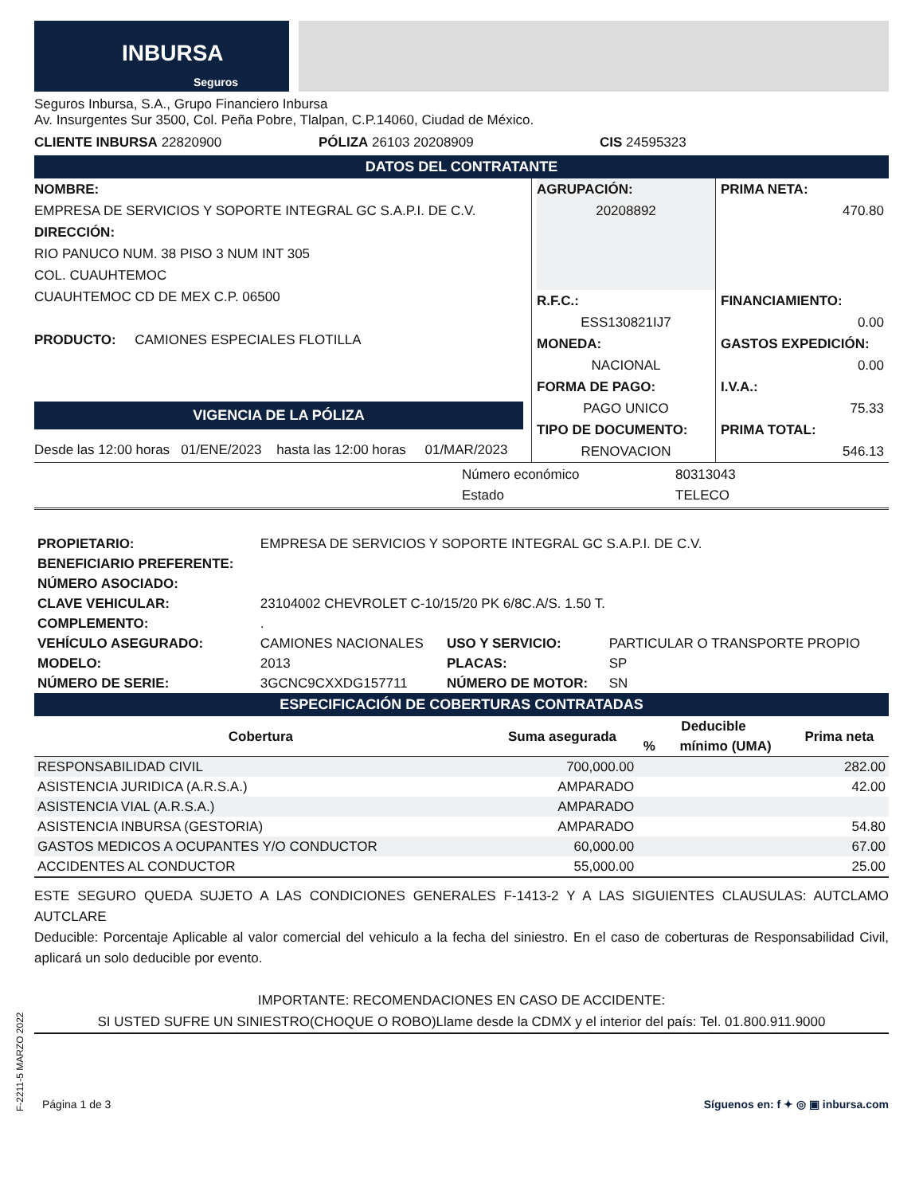INBURSA
Seguros
Seguros Inbursa, S.A., Grupo Financiero Inbursa
Av. Insurgentes Sur 3500, Col. Peña Pobre, Tlalpan, C.P.14060, Ciudad de México.
CLIENTE INBURSA 22820900 PÓLIZA 26103 20208909 CIS 24595323
DATOS DEL CONTRATANTE
NOMBRE:
EMPRESA DE SERVICIOS Y SOPORTE INTEGRAL GC S.A.P.I. DE C.V.
DIRECCIÓN:
RIO PANUCO NUM. 38 PISO 3 NUM INT 305
COL. CUAUHTEMOC
CUAUHTEMOC CD DE MEX C.P. 06500
PRODUCTO: CAMIONES ESPECIALES FLOTILLA
VIGENCIA DE LA PÓLIZA
Desde las 12:00 horas 01/ENE/2023 hasta las 12:00 horas 01/MAR/2023
AGRUPACIÓN:
20208892
R.F.C.:
ESS130821IJ7
MONEDA:
NACIONAL
FORMA DE PAGO:
PAGO UNICO
TIPO DE DOCUMENTO:
RENOVACION
PRIMA NETA:
470.80
FINANCIAMIENTO:
0.00
GASTOS EXPEDICIÓN:
0.00
I.V.A.:
75.33
PRIMA TOTAL:
546.13
Número económico 80313043
Estado TELECO
| PROPIETARIO: | EMPRESA DE SERVICIOS Y SOPORTE INTEGRAL GC S.A.P.I. DE C.V. | | |
| BENEFICIARIO PREFERENTE: | | | |
| NÚMERO ASOCIADO: | | | |
| CLAVE VEHICULAR: | 23104002 CHEVROLET C-10/15/20 PK 6/8C.A/S. 1.50 T. | | |
| COMPLEMENTO: | . | | |
| VEHÍCULO ASEGURADO: | CAMIONES NACIONALES | USO Y SERVICIO: | PARTICULAR O TRANSPORTE PROPIO |
| MODELO: | 2013 | PLACAS: | SP |
| NÚMERO DE SERIE: | 3GCNC9CXXDG157711 | NÚMERO DE MOTOR: | SN |
ESPECIFICACIÓN DE COBERTURAS CONTRATADAS
| Cobertura | Suma asegurada | Deducible | | Prima neta |
| --- | --- | --- | --- | --- |
| | | % | mínimo (UMA) | |
| RESPONSABILIDAD CIVIL | 700,000.00 | | | 282.00 |
| ASISTENCIA JURIDICA (A.R.S.A.) | AMPARADO | | | 42.00 |
| ASISTENCIA VIAL (A.R.S.A.) | AMPARADO | | | |
| ASISTENCIA INBURSA (GESTORIA) | AMPARADO | | | 54.80 |
| GASTOS MEDICOS A OCUPANTES Y/O CONDUCTOR | 60,000.00 | | | 67.00 |
| ACCIDENTES AL CONDUCTOR | 55,000.00 | | | 25.00 |
ESTE SEGURO QUEDA SUJETO A LAS CONDICIONES GENERALES F-1413-2 Y A LAS SIGUIENTES CLAUSULAS: AUTCLAMO AUTCLARE
Deducible: Porcentaje Aplicable al valor comercial del vehiculo a la fecha del siniestro. En el caso de coberturas de Responsabilidad Civil, aplicará un solo deducible por evento.
IMPORTANTE: RECOMENDACIONES EN CASO DE ACCIDENTE:
SI USTED SUFRE UN SINIESTRO(CHOQUE O ROBO)Llame desde la CDMX y el interior del país: Tel. 01.800.911.9000
Página 1 de 3 Síguenos en: f ✦ ◎ ▣ inbursa.com
F-2211-5 MARZO 2022